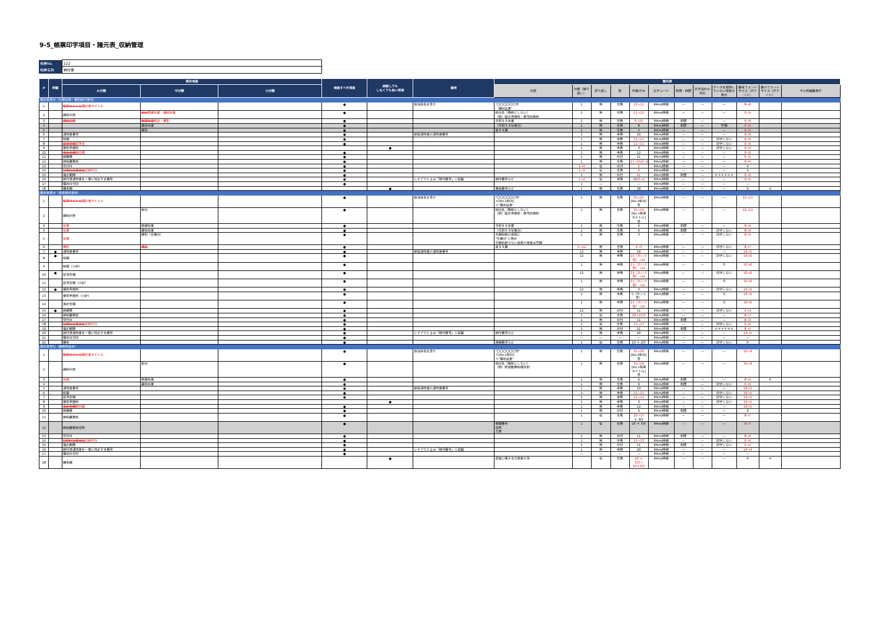9-5_帳票印字項目・諸元表_収納管理
| 帳票No. | 122 |
| 帳票名称 | 納付書 |
| # | 明細 | 表示項目 | | | 実装すべき項目 | 実装しても しなくても良い項目 | 備考 | 諸元表 | | | | | | | | | | | |
| --- | --- | --- | --- | --- | --- | --- | --- | --- | --- | --- | --- | --- | --- | --- | --- | --- | --- | --- | --- |
| | | 大分類 | 中分類 | 小分類 | | | | 内容 | 行数（繰り返し） | 折り返し | 型 | 桁数/行※ | 文字コード | 和暦・西暦 | 文字溢れの対応 | データを保持していない場合の表示 | 基本フォントサイズ（ポイント） | 最小フォントサイズ（ポイント） | その他編集条件 |
| 領収書部分（全期前納・期別納付書用） | | | | | | | | | | | | | | | | | | | |
| 1 | | 帳票タイトル 領収書タイトル | | | ● | | 自治体名を含む | "〇〇〇〇〇〇市 領収証書" | 1 | 無 | 全角 | 13→11 | IPAmj明朝 | — | — | — | 8→6 | | |
| 2 | | 課税内容 | 税目 賦課年度・課税年度 | | ● | | | 税目名（略称にしない） （例）固定資産税・都市計画税 | 1 | 無 | 全角 | 11→15 | IPAmj明朝 | — | — | — | 6→5 | | |
| 3 | | 課税内容 | 賦課年度 税目・期別 | | ● | | | 令和９９年度 | 1 | 無 | 全角 | 6→15 | IPAmj明朝 | 和暦 | — | — | 6→5 | | |
| 4 | | | 課税年度 | | ● | | | （令和９９年度分） | 1 | 無 | 全角 | 8 | IPAmj明朝 | 和暦 | — | 空欄 | 6→5 | | |
| 5 | | | 期別 | | ● | | | 第９９期 | 1 | 無 | 全角 | 4 | IPAmj明朝 | — | — | — | 6→5 | | |
| 6 | | 通知書番号 | | | ● | | 納税通知書の通知書番号 | | 1 | 無 | 半角 | 10 | IPAmj明朝 | — | — | — | 9→5 | | |
| 7 | | 税額 | | | ● | | | | 1 | 無 | 半角 | 12→11 | IPAmj明朝 | — | — | 印字しない | 9→5 | | |
| 8 | | 延滞金額 延滞金 | | | ● | | | | 1 | 無 | 半角 | 12→11 | IPAmj明朝 | — | — | 印字しない | 9→5 | | |
| 9 | | 督促手数料 | | | | ● | | | 1 | 無 | 半角 | 3 | IPAmj明朝 | — | — | 印字しない | 9→5 | | |
| 10 | | 合計金額 納付額 | | | ● | | | | 1 | 無 | 半角 | 12 | IPAmj明朝 | — | — | — | 9→5 | | |
| 11 | | 納期限 | | | ● | | | | 1 | 無 | 日付 | 11 | IPAmj明朝 | — | — | — | 6→5 | | |
| 12 | | 納税義務者 | | | ● | | | | 1 | 無 | 全角 | 17→15/3→2 | IPAmj明朝 | — | — | — | 6→4 | | |
| 13 | | 交付日 | | | ● | | | | 1→4 | 有 | 日付 | 5 | IPAmj明朝 | — | — | — | 4 | | |
| 14 | | 収納代行業者名 収納代行 | | | ● | | | | 1→3 | 有 | 全角 | 4 | IPAmj明朝 | — | — | — | 4 | | |
| 15 | | 指定期限 | | | ● | | | | 1 | 無 | 日付 | 11 | IPAmj明朝 | 和暦 | — | ＊＊＊＊＊＊ | 6→5 | | |
| 16 | | 納付済通知書を一意に特定する番号 | | | ● | | レイアウト上は「納付番号」と記載 | 納付番号など | 1→2 | 有 | 半角 | 10/ 3→2 | IPAmj明朝 | — | — | — | 9→5 | | |
| 17 | | 領収日付印 | | | ● | | | | 1 | — | — | — | IPAmj明朝 | — | — | — | — | | |
| 18 | | 備考欄 | | | | ● | | 車両番号など | 1 | 無 | 全角 | 18 | IPAmj明朝 | — | — | — | 6 | 4 | |
| 領収書部分（合算納付書用） | | | | | | | | | | | | | | | | | | | |
| 1 | | 帳票タイトル 領収書タイトル | | | ● | | 自治体名を含む | "〇〇〇〇〇〇市" ＋[No.2税目] ＋"領収証書" | 1 | 無 | 全角 | 25→24 [No.2税目] 含 | IPAmj明朝 | — | — | — | 12→11 | | |
| 2 | | 課税内容 | 税目 | | ● | | | 税目名（略称にしない） （例）固定資産税・都市計画税 | 1 | 無 | 全角 | 25→24 [No.1帳票タイトル] 含 | IPAmj明朝 | — | — | — | 12→11 | | |
| 3 | | 年度 | 賦課年度 | | ● | | | 令和９９年度 | 1 | 無 | 全角 | 6 | IPAmj明朝 | 和暦 | — | — | 8→5 | | |
| 4 | | 年度 | 課税年度 | | ● | | | （令和９９年度分） | 1 | 無 | 全角 | 9 | IPAmj明朝 | 和暦 | — | 印字しない | 8→5 | | |
| 5 | | 年度 | 期別（全期分） | | ● | | | 全期前納の場合に "全期分"と表示 全期前納でない合算の場合は空欄 | 1 | 無 | 全角 | 3 | IPAmj明朝 | — | — | 印字しない | 8→5 | | |
| 6 | | 期別 | 期別 | | ● | | | 第９９期 | 1→12 | 無 | 全角 | 4→3 | IPAmj明朝 | — | — | 印字しない | 8→7 | | |
| 7 | ● | 通知書番号 | | | ● | | 納税通知書の通知書番号 | | 12 | 無 | 半角 | 10 | IPAmj明朝 | — | — | — | 10→5 | | |
| 8 | ● | 税額 | | | ● | | | | 12 | 無 | 半角 | 15（カンマ含）→14 | IPAmj明朝 | — | — | 印字しない | 10→6 | | |
| 9 | | 税額（小計） | | | ● | | | | 1 | 無 | 半角 | 15（カンマ含）→14 | IPAmj明朝 | — | — | 0 | 10→6 | | |
| 10 | ● | 延滞金額 | | | ● | | | | 12 | 無 | 半角 | 15（カンマ含）→14 | IPAmj明朝 | — | — | 印字しない | 10→6 | | |
| 11 | | 延滞金額（小計） | | | ● | | | | 1 | 無 | 半角 | 15（カンマ含）→14 | IPAmj明朝 | — | — | 0 | 10→6 | | |
| 12 | ● | 督促手数料 | | | ● | | | | 12 | 無 | 半角 | 3 | IPAmj明朝 | — | — | 印字しない | 10→6 | | |
| 13 | | 督促手数料（小計） | | | ● | | | | 1 | 無 | 半角 | 5（カンマ含） | IPAmj明朝 | — | — | 0 | 10→6 | | |
| 14 | | 合計金額 | | | ● | | | | 1 | 無 | 半角 | 15（カンマ含）→14 | IPAmj明朝 | — | — | 0 | 10→6 | | |
| 15 | ● | 納期限 | | | ● | | | | 12 | 無 | 日付 | 11 | IPAmj明朝 | — | — | 印字しない | 6→4 | | |
| 16 | | 納税義務者 | | | ● | | | | 1 | 有 | 全角 | 20→15/3 | IPAmj明朝 | — | — | — | 8→7 | | |
| 17 | | 交付日 | | | ● | | | | 1 | 無 | 日付 | 11 | IPAmj明朝 | 和暦 | — | — | 8→5 | | |
| 18 | | 収納代行業者名 収納代行 | | | ● | | | | 1 | 有 | 全角 | 15→13 | IPAmj明朝 | — | — | 印字しない | 6→5 | | |
| 19 | | 指定期限 | | | ● | | | | 1 | 無 | 日付 | 11 | IPAmj明朝 | 和暦 | — | ＊＊＊＊＊＊ | 8→5 | | |
| 20 | | 納付済通知書を一意に特定する番号 | | | ● | | レイアウト上は「納付番号」と記載 | 納付番号など | 1 | 無 | 半角 | 20 | IPAmj明朝 | — | — | — | 10→5 | | |
| 21 | | 領収日付印 | | | ● | | | | — | — | — | — | IPAmj明朝 | — | — | — | — | | |
| 22 | | 備考 | | | ● | | | 標識番号など | 1 | 有 | 全角 | 10 ＊ 2行 | IPAmj明朝 | — | — | 印字しない | 6 | | |
| 領収書部分（継続検査用） | | | | | | | | | | | | | | | | | | | |
| 1 | | 帳票タイトル 領収書タイトル | | | ● | | 自治体名を含む | "〇〇〇〇〇〇市" ＋[No.2税目] ＋"領収証書" | 1 | 無 | 全角 | 25→20 [No.2税目] 含 | IPAmj明朝 | — | — | — | 10→9 | | |
| 2 | | 課税内容 | 税目 | | ● | | | 税目名（略称にしない） （例）軽自動車税種別割 | 1 | 無 | 全角 | 25→20 [No.1帳票タイトル] 含 | IPAmj明朝 | — | — | — | 10→9 | | |
| 3 | | 年度 | 賦課年度 | | ● | | | | 1 | 無 | 全角 | 6 | IPAmj明朝 | 和暦 | — | — | 8→5 | 6 | |
| 4 | | | 課税年度 | | ● | | | | 1 | 無 | 全角 | 9 | IPAmj明朝 | 和暦 | — | 印字しない | 6→5 | | |
| 5 | | 通知書番号 | | | ● | | 納税通知書の通知書番号 | | 1 | 無 | 半角 | 10 | IPAmj明朝 | — | — | — | 10→5 | | |
| 6 | | 税額 | | | ● | | | | 1 | 無 | 半角 | 12→11 | IPAmj明朝 | — | — | 印字しない | 10→5 | | |
| 7 | | 延滞金額 | | | ● | | | | 1 | 無 | 半角 | 12→11 | IPAmj明朝 | — | — | 印字しない | 10→5 | | |
| 8 | | 督促手数料 | | | | ● | | | 1 | 無 | 半角 | 3 | IPAmj明朝 | — | — | 印字しない | 10→5 | | |
| 9 | | 合計金額 納付額 | | | ● | | | | 1 | 無 | 半角 | 12 | IPAmj明朝 | — | — | — | 10→5 | | |
| 10 | | 納期限 | | | ● | | | | 1 | 無 | 日付 | 6 | IPAmj明朝 | 和暦 | — | — | 6 | | |
| 11 | | 納税義務者 | | | ● | | | | 1 | 有 | 全角 | 20→15 ＊ 3行 | IPAmj明朝 | — | — | — | 8→7 | | |
| 12 | | 納税義務者住所 | | | ● | | | 郵便番号 住所 方書 | 1 | 有 | 全角 | 20 ＊ 5行 | IPAmj明朝 | — | — | — | 8→7 | | |
| 13 | | 交付日 | | | ● | | | | 1 | 無 | 日付 | 11 | IPAmj明朝 | 和暦 | — | — | 8→5 | | |
| 14 | | 収納代行業者名 収納代行 | | | ● | | | | 1 | 無 | 全角 | 15→13 | IPAmj明朝 | — | — | 印字しない | 6→5 | | |
| 15 | | 指定期限 | | | ● | | | | 1 | 無 | 日付 | 11 | IPAmj明朝 | 和暦 | — | 印字しない | 6→4 | | |
| 16 | | 納付済通知書を一意に特定する番号 | | | ● | | レイアウト上は「納付番号」と記載 | | 1 | 無 | 半角 | 20 | IPAmj明朝 | — | — | — | 10→4 | | |
| 17 | | 領収日付印 | | | ● | | | | — | — | — | — | IPAmj明朝 | — | — | — | — | | |
| 18 | | 備考欄 | | | | ● | | 保管に関する注意書き等 | | 有 | 全角 | 20 ＊ 5行→ 10＊2行 | IPAmj明朝 | — | — | — | 6 | 4 | |